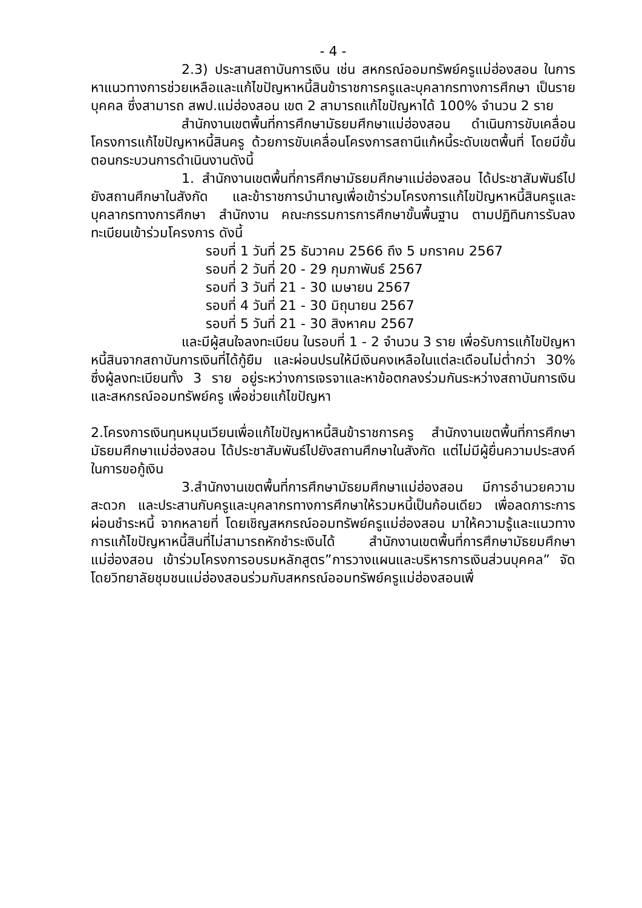- 4 -
2.3) ประสานสถาบันการเงิน เช่น สหกรณ์ออมทรัพย์ครูแม่ฮ่องสอน ในการหาแนวทางการช่วยเหลือและแก้ไขปัญหาหนี้สินข้าราชการครูและบุคลากรทางการศึกษา เป็นรายบุคคล ซึ่งสามารถ สพป.แม่ฮ่องสอน เขต 2 สามารถแก้ไขปัญหาได้ 100% จำนวน 2 ราย
สำนักงานเขตพื้นที่การศึกษามัธยมศึกษาแม่ฮ่องสอน ดำเนินการขับเคลื่อนโครงการแก้ไขปัญหาหนี้สินครู ด้วยการขับเคลื่อนโครงการสถานีแก้หนี้ระดับเขตพื้นที่ โดยมีขั้นตอนกระบวนการดำเนินงานดังนี้
1. สำนักงานเขตพื้นที่การศึกษามัธยมศึกษาแม่ฮ่องสอน ได้ประชาสัมพันธ์ไปยังสถานศึกษาในสังกัด และข้าราชการบำนาญเพื่อเข้าร่วมโครงการแก้ไขปัญหาหนี้สินครูและบุคลากรทางการศึกษา สำนักงาน คณะกรรมการการศึกษาขั้นพื้นฐาน ตามปฏิทินการรับลงทะเบียนเข้าร่วมโครงการ ดังนี้
รอบที่ 1 วันที่ 25 ธันวาคม 2566 ถึง 5 มกราคม 2567
รอบที่ 2 วันที่ 20 - 29 กุมภาพันธ์ 2567
รอบที่ 3 วันที่ 21 - 30 เมษายน 2567
รอบที่ 4 วันที่ 21 - 30 มิถุนายน 2567
รอบที่ 5 วันที่ 21 - 30 สิงหาคม 2567
และมีผู้สนใจลงทะเบียน ในรอบที่ 1 - 2 จำนวน 3 ราย เพื่อรับการแก้ไขปัญหาหนี้สินจากสถาบันการเงินที่ได้กู้ยืม และผ่อนปรนให้มีเงินคงเหลือในแต่ละเดือนไม่ต่ำกว่า 30% ซึ่งผู้ลงทะเบียนทั้ง 3 ราย อยู่ระหว่างการเจรจาและหาข้อตกลงร่วมกันระหว่างสถาบันการเงินและสหกรณ์ออมทรัพย์ครู เพื่อช่วยแก้ไขปัญหา
2.โครงการเงินทุนหมุนเวียนเพื่อแก้ไขปัญหาหนี้สินข้าราชการครู สำนักงานเขตพื้นที่การศึกษามัธยมศึกษาแม่ฮ่องสอน ได้ประชาสัมพันธ์ไปยังสถานศึกษาในสังกัด แต่ไม่มีผู้ยื่นความประสงค์ในการขอกู้เงิน
3.สำนักงานเขตพื้นที่การศึกษามัธยมศึกษาแม่ฮ่องสอน มีการอำนวยความสะดวก และประสานกับครูและบุคลากรทางการศึกษาให้รวมหนี้เป็นก้อนเดียว เพื่อลดภาระการผ่อนชำระหนี้ จากหลายที่ โดยเชิญสหกรณ์ออมทรัพย์ครูแม่ฮ่องสอน มาให้ความรู้และแนวทางการแก้ไขปัญหาหนี้สินที่ไม่สามารถหักชำระเงินได้ สำนักงานเขตพื้นที่การศึกษามัธยมศึกษาแม่ฮ่องสอน เข้าร่วมโครงการอบรมหลักสูตร”การวางแผนและบริหารการเงินส่วนบุคคล” จัดโดยวิทยาลัยชุมชนแม่ฮ่องสอนร่วมกับสหกรณ์ออมทรัพย์ครูแม่ฮ่องสอนเพื่